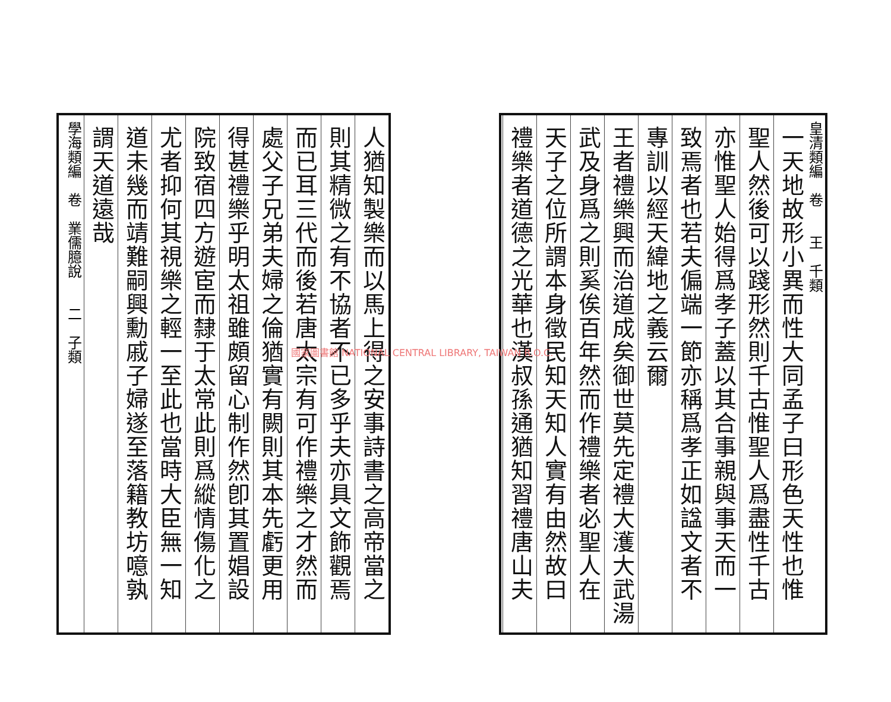皇清類編　卷　　王　千類
一天地故形小異而性大同孟子曰形色天性也惟
聖人然後可以踐形然則千古惟聖人爲盡性千古
亦惟聖人始得爲孝子蓋以其合事親與事天而一
致焉者也若夫偏端一節亦稱爲孝正如諡文者不
專訓以經天緯地之義云爾
王者禮樂興而治道成矣御世莫先定禮大濩大武湯
武及身爲之則奚俟百年然而作禮樂者必聖人在
天子之位所謂本身徵民知天知人實有由然故曰
禮樂者道德之光華也漢叔孫通猶知習禮唐山夫
人猶知製樂而以馬上得之安事詩書之高帝當之
則其精微之有不協者不已多乎夫亦具文飾觀焉
而已耳三代而後若唐太宗有可作禮樂之才然而
處父子兄弟夫婦之倫猶實有闕則其本先虧更用
得甚禮樂乎明太祖雖頗留心制作然卽其置娼設
院致宿四方遊宦而隸于太常此則爲縱情傷化之
尤者抑何其視樂之輕一至此也當時大臣無一知
道未幾而靖難嗣興勳戚子婦遂至落籍教坊噫孰
謂天道遠哉
學海類編　卷　業儒臆說　　二　子類
國家圖書館 NATIONAL CENTRAL LIBRARY, TAIWAN R.O.C.